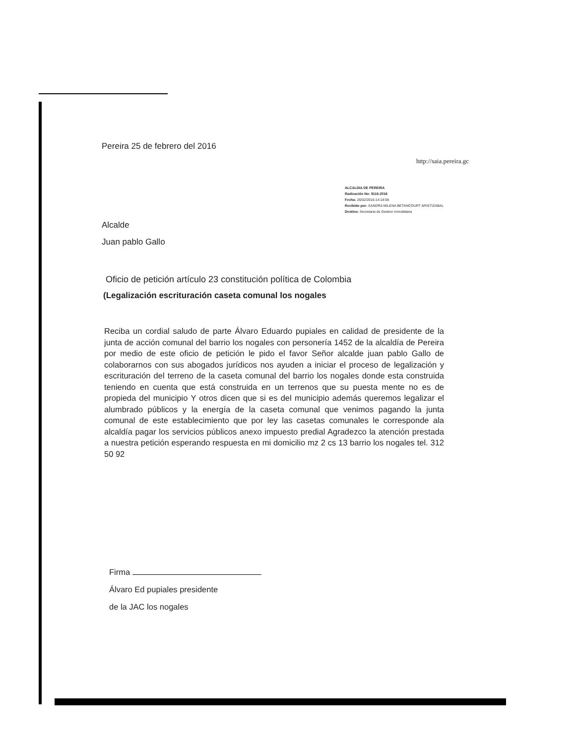Pereira 25 de febrero del 2016
http://saia.pereira.gc
ALCALDIA DE PEREIRA
Radicación No: 9116-2016
Fecha: 26/02/2016-14:18:58
Recibido por: SANDRA MILENA BETANCOURT ARISTIZABAL
Destino: Secretaria de Gestion Inmobiliaria
Alcalde
Juan pablo Gallo
Oficio de petición artículo 23 constitución política de Colombia
(Legalización escrituración caseta comunal los nogales
Reciba un cordial saludo de parte Álvaro Eduardo pupiales en calidad de presidente de la junta de acción comunal del barrio los nogales con personería 1452 de la alcaldía de Pereira por medio de este oficio de petición le pido el favor Señor alcalde juan pablo Gallo de colaborarnos con sus abogados jurídicos nos ayuden a iniciar el proceso de legalización y escrituración del terreno de la caseta comunal del barrio los nogales donde esta construida teniendo en cuenta que está construida en un terrenos que su puesta mente no es de propieda del municipio Y otros dicen que si es del municipio además queremos legalizar el alumbrado públicos y la energía de la caseta comunal que venimos pagando la junta comunal de este establecimiento que por ley las casetas comunales le corresponde ala alcaldía pagar los servicios públicos anexo impuesto predial Agradezco la atención prestada a nuestra petición esperando respuesta en mi domicilio mz 2 cs 13 barrio los nogales tel. 312 50 92
Firma
Álvaro Ed pupiales presidente
de la JAC los nogales